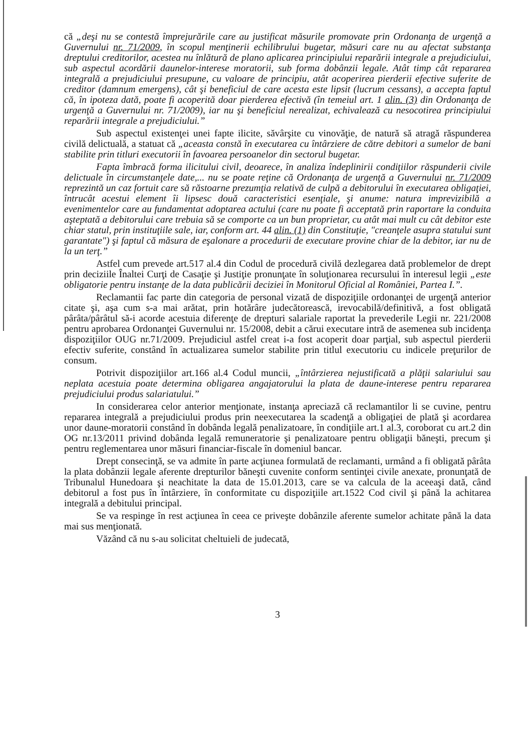că „deşi nu se contestă împrejurările care au justificat măsurile promovate prin Ordonanţa de urgenţă a Guvernului nr. 71/2009, în scopul menţinerii echilibrului bugetar, măsuri care nu au afectat substanţa dreptului creditorilor, acestea nu înlătură de plano aplicarea principiului reparării integrale a prejudiciului, sub aspectul acordării daunelor-interese moratorii, sub forma dobânzii legale. Atât timp cât repararea integrală a prejudiciului presupune, cu valoare de principiu, atât acoperirea pierderii efective suferite de creditor (damnum emergens), cât şi beneficiul de care acesta este lipsit (lucrum cessans), a accepta faptul că, în ipoteza dată, poate fi acoperită doar pierderea efectivă (în temeiul art. 1 alin. (3) din Ordonanţa de urgenţă a Guvernului nr. 71/2009), iar nu şi beneficiul nerealizat, echivalează cu nesocotirea principiului reparării integrale a prejudiciului.”
Sub aspectul existenţei unei fapte ilicite, săvârşite cu vinovăţie, de natură să atragă răspunderea civilă delictuală, a statuat că „aceasta constă în executarea cu întârziere de către debitori a sumelor de bani stabilite prin titluri executorii în favoarea persoanelor din sectorul bugetar.
Fapta îmbracă forma ilicitului civil, deoarece, în analiza îndeplinirii condiţiilor răspunderii civile delictuale în circumstanţele date,... nu se poate reţine că Ordonanţa de urgenţă a Guvernului nr. 71/2009 reprezintă un caz fortuit care să răstoarne prezumţia relativă de culpă a debitorului în executarea obligaţiei, întrucât acestui element îi lipsesc două caracteristici esenţiale, şi anume: natura imprevizibilă a evenimentelor care au fundamentat adoptarea actului (care nu poate fi acceptată prin raportare la conduita aşteptată a debitorului care trebuia să se comporte ca un bun proprietar, cu atât mai mult cu cât debitor este chiar statul, prin instituţiile sale, iar, conform art. 44 alin. (1) din Constituţie, "creanţele asupra statului sunt garantate") şi faptul că măsura de eşalonare a procedurii de executare provine chiar de la debitor, iar nu de la un terţ.”
Astfel cum prevede art.517 al.4 din Codul de procedură civilă dezlegarea dată problemelor de drept prin deciziile Înaltei Curţi de Casaţie şi Justiţie pronunţate în soluţionarea recursului în interesul legii „este obligatorie pentru instanţe de la data publicării deciziei în Monitorul Oficial al României, Partea I.”.
Reclamantii fac parte din categoria de personal vizată de dispoziţiile ordonanţei de urgenţă anterior citate şi, aşa cum s-a mai arătat, prin hotărâre judecătorească, irevocabilă/definitivă, a fost obligată pârâta/pârâtul să-i acorde acestuia diferenţe de drepturi salariale raportat la prevederile Legii nr. 221/2008 pentru aprobarea Ordonanţei Guvernului nr. 15/2008, debit a cărui executare intră de asemenea sub incidenţa dispoziţiilor OUG nr.71/2009. Prejudiciul astfel creat i-a fost acoperit doar parţial, sub aspectul pierderii efectiv suferite, constând în actualizarea sumelor stabilite prin titlul executoriu cu indicele preţurilor de consum.
Potrivit dispoziţiilor art.166 al.4 Codul muncii, „întârzierea nejustificată a plăţii salariului sau neplata acestuia poate determina obligarea angajatorului la plata de daune-interese pentru repararea prejudiciului produs salariatului.”
In considerarea celor anterior menţionate, instanţa apreciază că reclamantilor li se cuvine, pentru repararea integrală a prejudiciului produs prin neexecutarea la scadenţă a obligaţiei de plată şi acordarea unor daune-moratorii constând în dobânda legală penalizatoare, în condiţiile art.1 al.3, coroborat cu art.2 din OG nr.13/2011 privind dobânda legală remuneratorie şi penalizatoare pentru obligaţii băneşti, precum şi pentru reglementarea unor măsuri financiar-fiscale în domeniul bancar.
Drept consecinţă, se va admite în parte acţiunea formulată de reclamanti, urmând a fi obligată pârâta la plata dobânzii legale aferente drepturilor băneşti cuvenite conform sentinţei civile anexate, pronunţată de Tribunalul Hunedoara şi neachitate la data de 15.01.2013, care se va calcula de la aceeaşi dată, când debitorul a fost pus în întârziere, în conformitate cu dispoziţiile art.1522 Cod civil şi până la achitarea integrală a debitului principal.
Se va respinge în rest acţiunea în ceea ce priveşte dobânzile aferente sumelor achitate până la data mai sus menţionată.
Văzând că nu s-au solicitat cheltuieli de judecată,
3